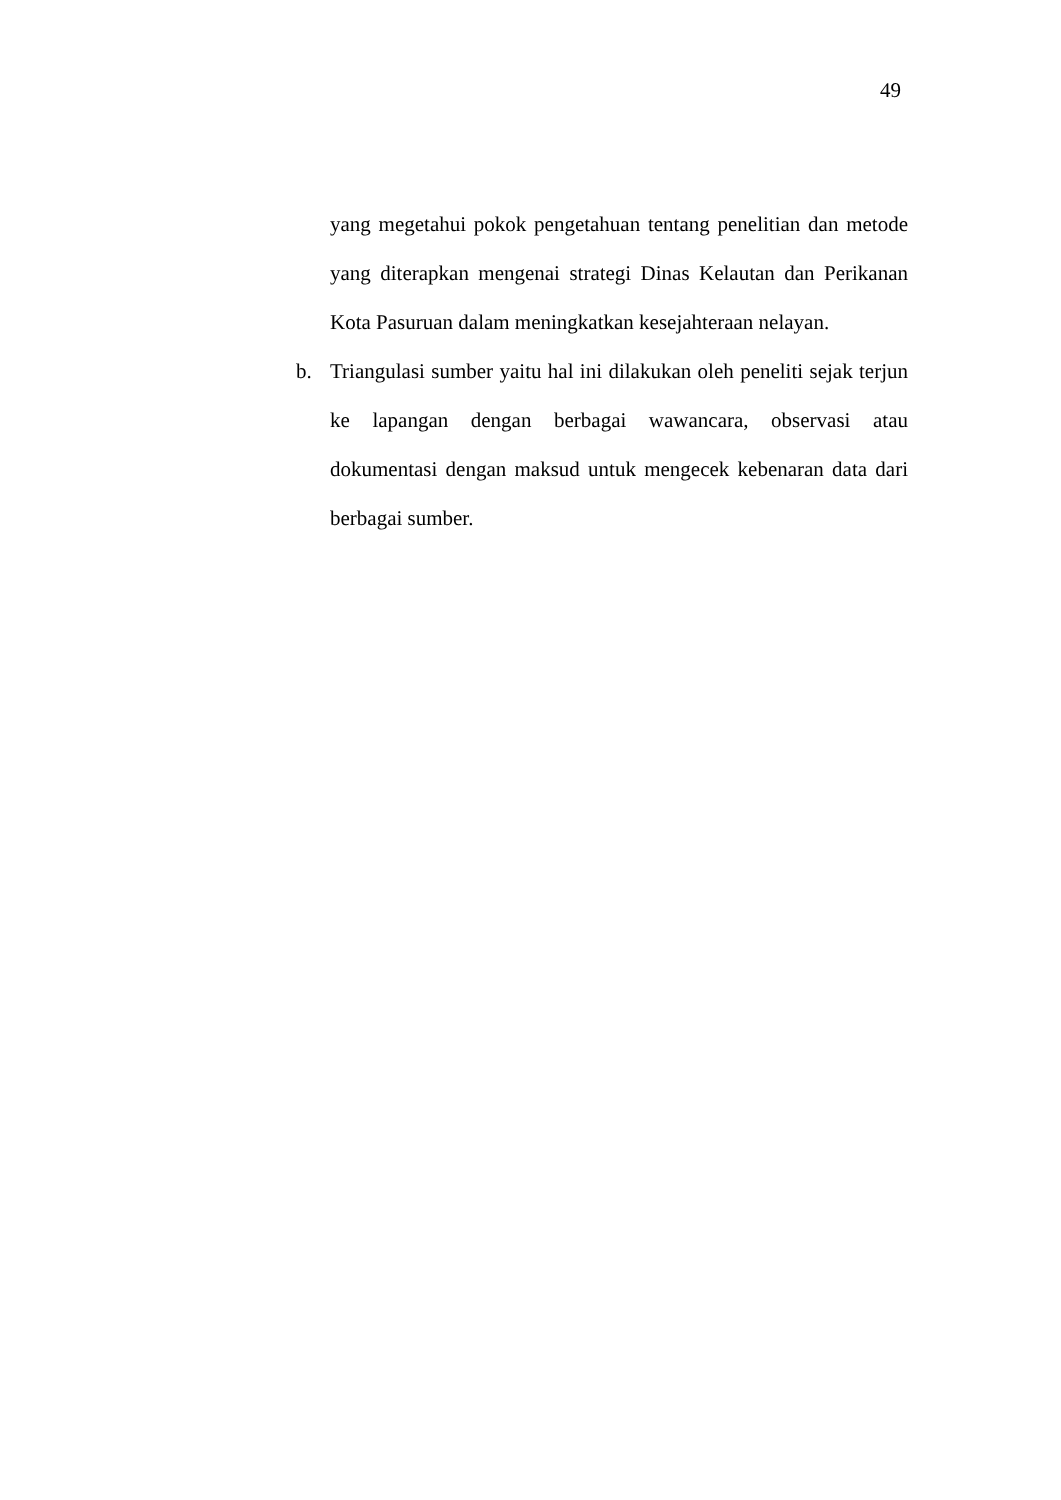49
yang megetahui pokok pengetahuan tentang penelitian dan metode yang diterapkan mengenai strategi Dinas Kelautan dan Perikanan Kota Pasuruan dalam meningkatkan kesejahteraan nelayan.
b. Triangulasi sumber yaitu hal ini dilakukan oleh peneliti sejak terjun ke lapangan dengan berbagai wawancara, observasi atau dokumentasi dengan maksud untuk mengecek kebenaran data dari berbagai sumber.